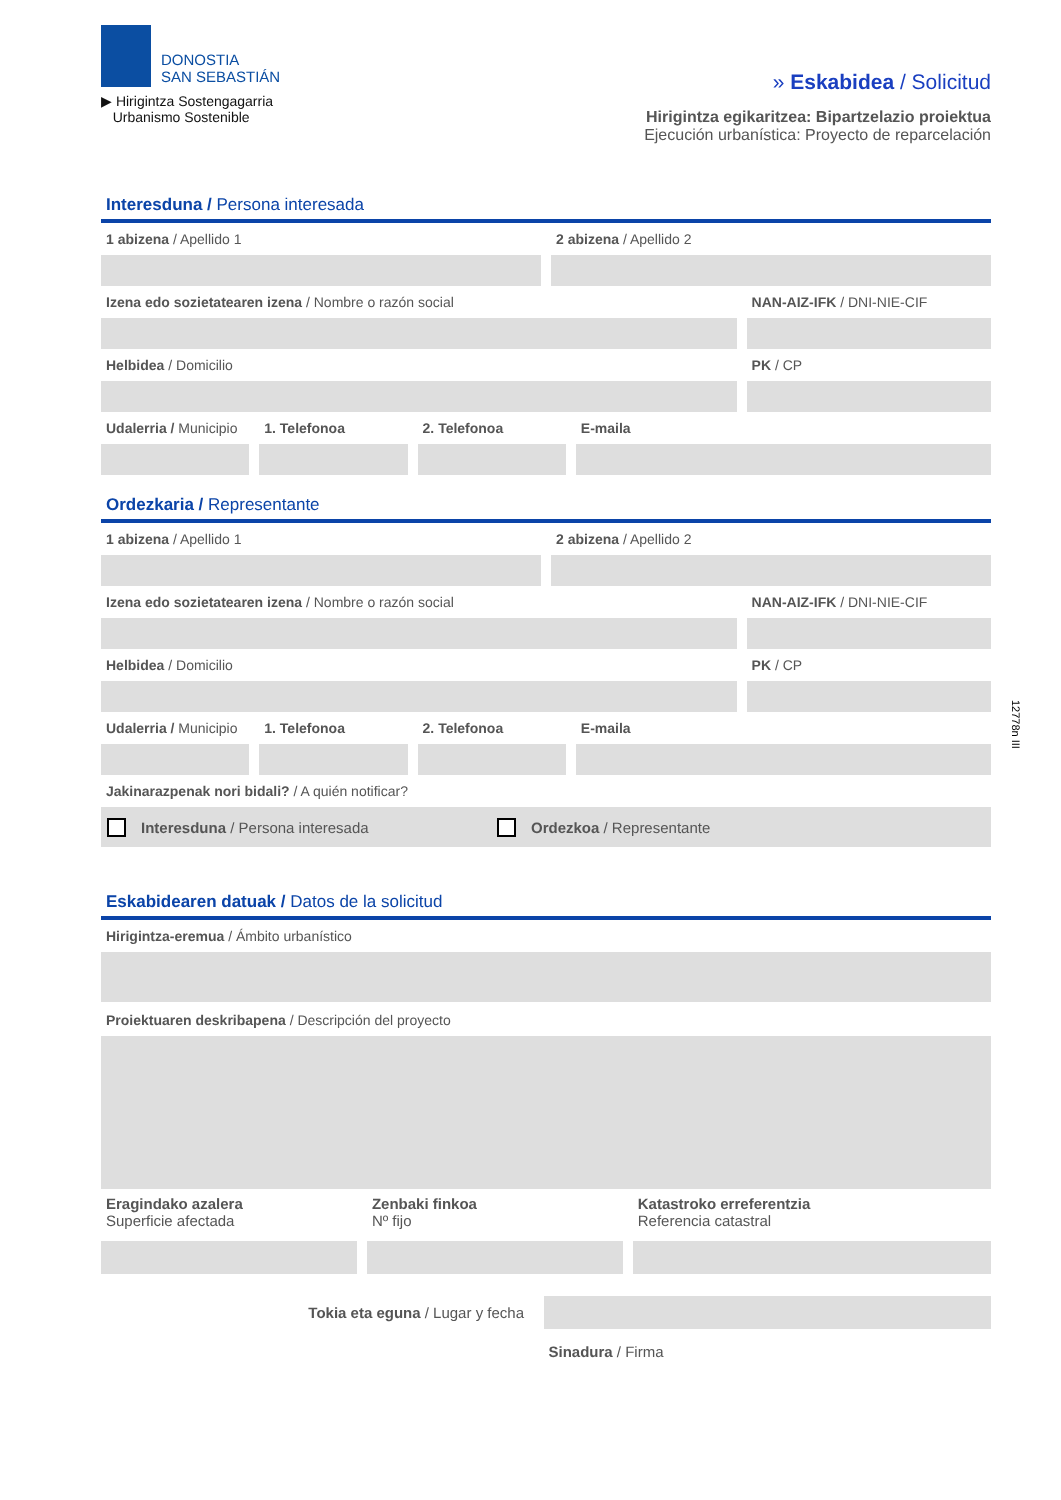DONOSTIA
SAN SEBASTIÁN
▶ Hirigintza Sostengagarria
Urbanismo Sostenible
» Eskabidea / Solicitud
Hirigintza egikaritzea: Bipartzelazio proiektua
Ejecución urbanística: Proyecto de reparcelación
Interesduna / Persona interesada
1 abizena / Apellido 1 2 abizena / Apellido 2
Izena edo sozietatearen izena / Nombre o razón social
NAN-AIZ-IFK / DNI-NIE-CIF
Helbidea / Domicilio PK / CP
Udalerria / Municipio 1. Telefonoa 2. Telefonoa E-maila
Ordezkaria / Representante
1 abizena / Apellido 1 2 abizena / Apellido 2
Izena edo sozietatearen izena / Nombre o razón social
NAN-AIZ-IFK / DNI-NIE-CIF
Helbidea / Domicilio PK / CP
Udalerria / Municipio 1. Telefonoa 2. Telefonoa E-maila
Jakinarazpenak nori bidali? / A quién notificar?
Interesduna / Persona interesada Ordezkoa / Representante
Eskabidearen datuak / Datos de la solicitud
Hirigintza-eremua / Ámbito urbanístico
Proiektuaren deskribapena / Descripción del proyecto
Eragindako azalera
Superficie afectada
Zenbaki finkoa
Nº fijo
Katastroko erreferentzia
Referencia catastral
Tokia eta eguna / Lugar y fecha
Sinadura / Firma
12778n III